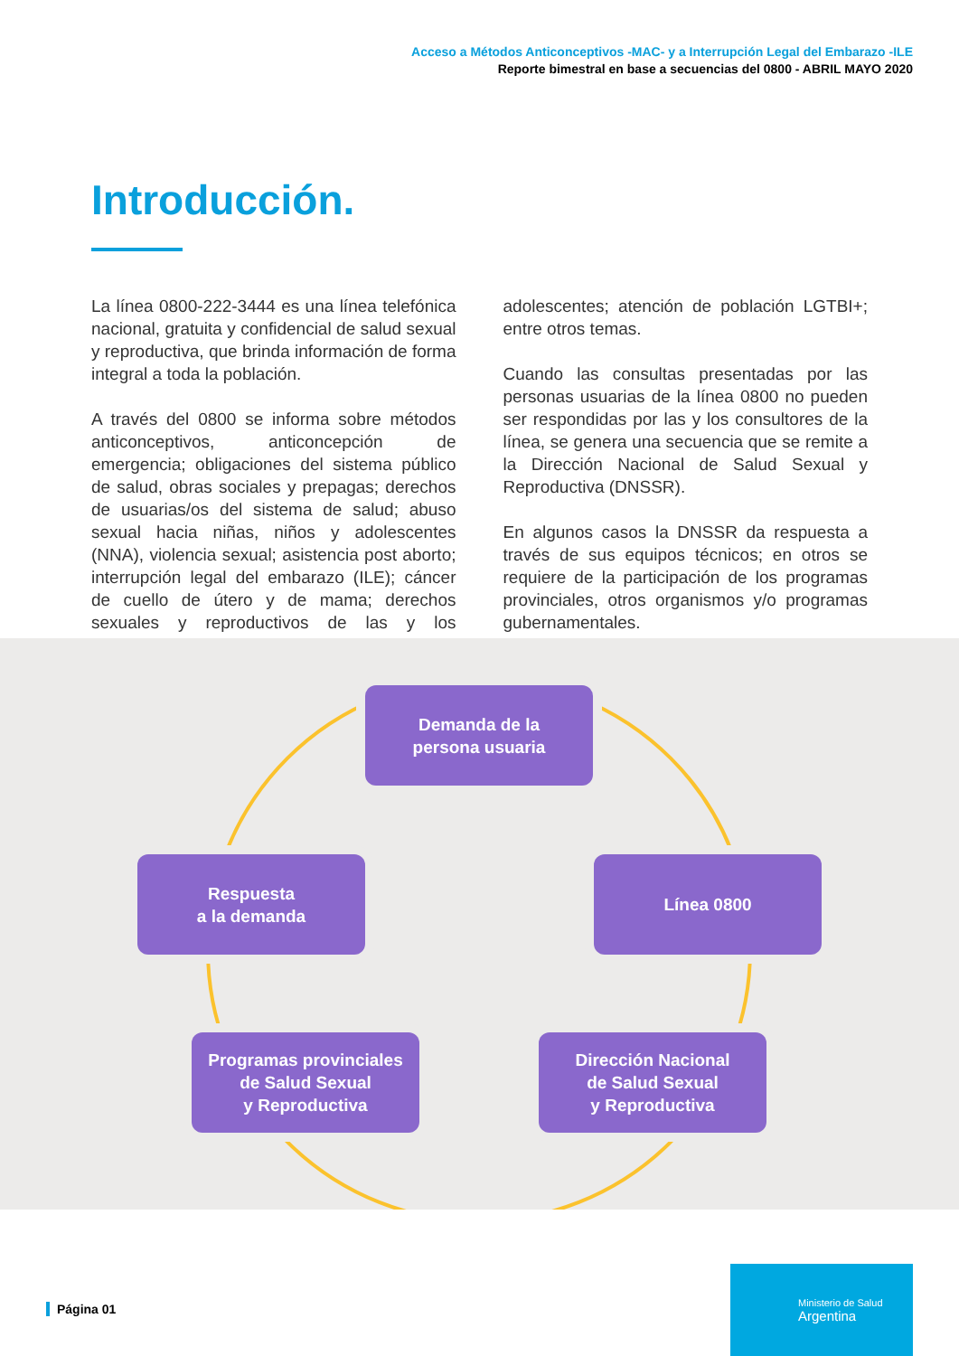Acceso a Métodos Anticonceptivos -MAC- y a Interrupción Legal del Embarazo -ILE
Reporte bimestral en base a secuencias del 0800 - ABRIL MAYO 2020
Introducción.
La línea 0800-222-3444 es una línea telefónica nacional, gratuita y confidencial de salud sexual y reproductiva, que brinda información de forma integral a toda la población.
A través del 0800 se informa sobre métodos anticonceptivos, anticoncepción de emergencia; obligaciones del sistema público de salud, obras sociales y prepagas; derechos de usuarias/os del sistema de salud; abuso sexual hacia niñas, niños y adolescentes (NNA), violencia sexual; asistencia post aborto; interrupción legal del embarazo (ILE); cáncer de cuello de útero y de mama; derechos sexuales y reproductivos de las y los adolescentes; atención de población LGTBI+; entre otros temas.
Cuando las consultas presentadas por las personas usuarias de la línea 0800 no pueden ser respondidas por las y los consultores de la línea, se genera una secuencia que se remite a la Dirección Nacional de Salud Sexual y Reproductiva (DNSSR).
En algunos casos la DNSSR da respuesta a través de sus equipos técnicos; en otros se requiere de la participación de los programas provinciales, otros organismos y/o programas gubernamentales.
Demanda de la
persona usuaria
Línea 0800
Respuesta
a la demanda
Programas provinciales
de Salud Sexual
y Reproductiva
Dirección Nacional
de Salud Sexual
y Reproductiva
Página 01
Ministerio de Salud
Argentina